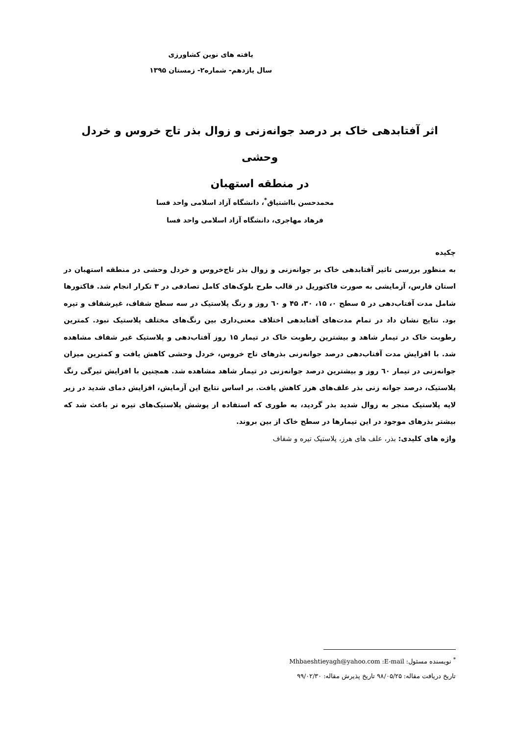یافته های نوین کشاورزی
سال یازدهم- شماره۲- زمستان ۱۳۹۵
اثر آفتابدهی خاک بر درصد جوانه‌زنی و زوال بذر تاج خروس و خردل وحشی
در منطقه استهبان
محمدحسن بااشتیاق<sup>*</sup>، دانشگاه آزاد اسلامی واحد فسا
فرهاد مهاجری، دانشگاه آزاد اسلامی واحد فسا
چکیده
به منظور بررسی تاثیر آفتابدهی خاک بر جوانه‌زنی و زوال بذر تاج‌خروس و خردل وحشی در منطقه استهبان در استان فارس، آزمایشی به صورت فاکتوریل در قالب طرح بلوک‌های کامل تصادفی در ۳ تکرار انجام شد. فاکتورها شامل مدت آفتاب‌دهی در ۵ سطح ۰، ۱۵، ۳۰، ۴۵ و ٦۰ روز و رنگ پلاستیک در سه سطح شفاف، غیرشفاف و تیره بود. نتایج نشان داد در تمام مدت‌های آفتابدهی اختلاف معنی‌داری بین رنگ‌های مختلف پلاستیک نبود. کمترین رطوبت خاک در تیمار شاهد و بیشترین رطوبت خاک در تیمار ۱۵ روز آفتاب‌دهی و پلاستیک غیر شفاف مشاهده شد. با افزایش مدت آفتاب‌دهی درصد جوانه‌زنی بذرهای تاج خروس، خردل وحشی کاهش یافت و کمترین میزان جوانه‌زنی در تیمار ٦۰ روز و بیشترین درصد جوانه‌زنی در تیمار شاهد مشاهده شد. همچنین با افزایش تیرگی رنگ پلاستیک، درصد جوانه زنی بذر علف‌های هرز کاهش یافت. بر اساس نتایج این آزمایش، افزایش دمای شدید در زیر لایه پلاستیک منجر به زوال شدید بذر گردید، به طوری که استفاده از پوشش پلاستیک‌های تیره تر باعث شد که بیشتر بذرهای موجود در این تیمارها در سطح خاک از بین بروند.
واژه های کلیدی: بذر، علف های هرز، پلاستیک تیره و شفاف
<sup>*</sup> نویسنده مسئول: Mhbaeshtieyagh@yahoo.com :E-mail
تاریخ دریافت مقاله: ۹۸/۰۵/۲۵ تاریخ پذیرش مقاله: ۹۹/۰۲/۳۰